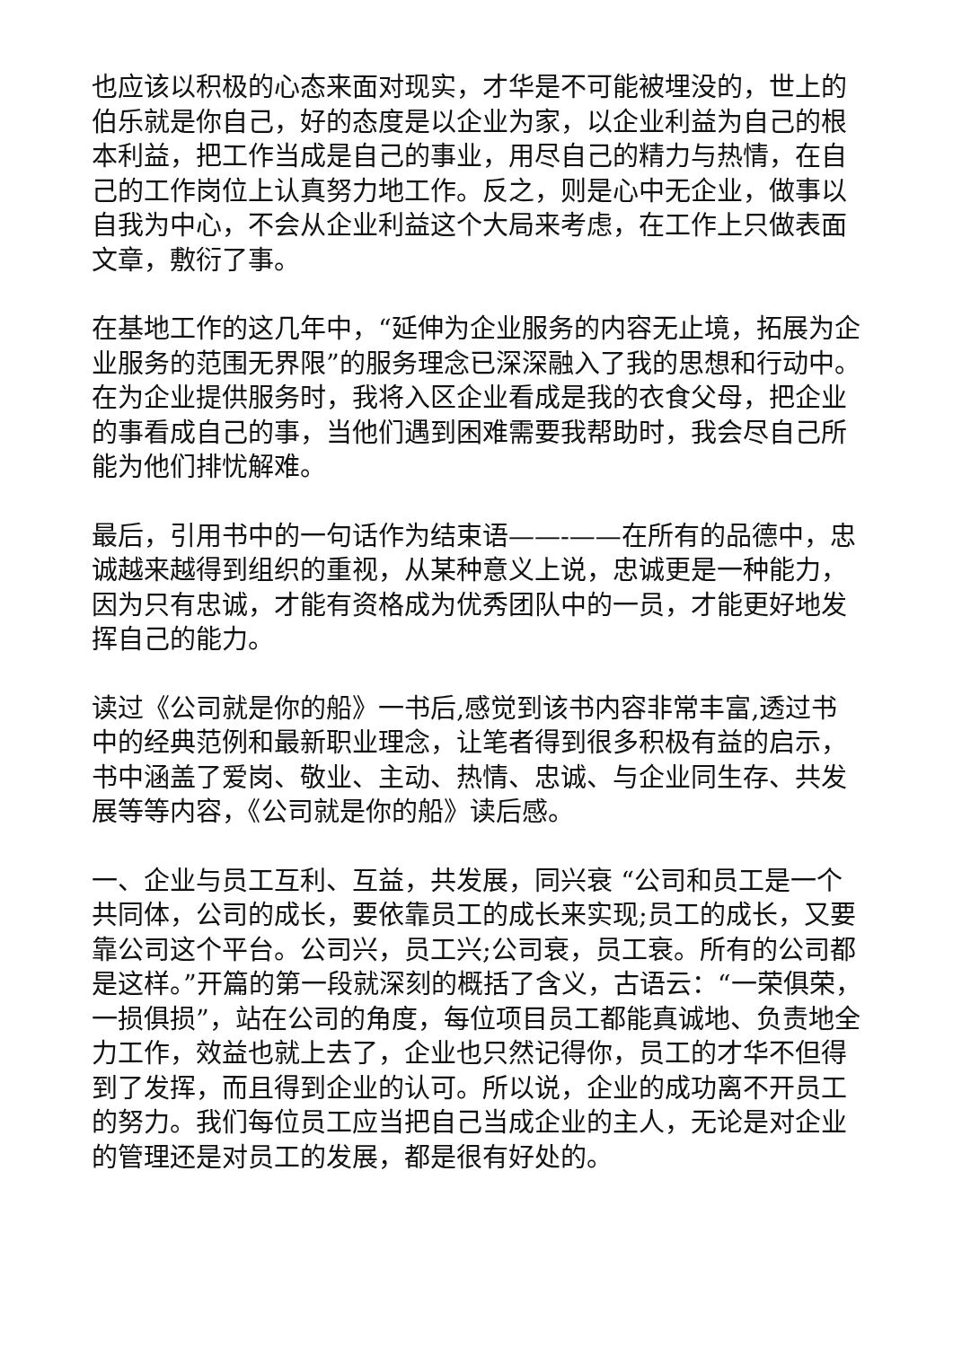也应该以积极的心态来面对现实，才华是不可能被埋没的，世上的伯乐就是你自己，好的态度是以企业为家，以企业利益为自己的根本利益，把工作当成是自己的事业，用尽自己的精力与热情，在自己的工作岗位上认真努力地工作。反之，则是心中无企业，做事以自我为中心，不会从企业利益这个大局来考虑，在工作上只做表面文章，敷衍了事。
在基地工作的这几年中，“延伸为企业服务的内容无止境，拓展为企业服务的范围无界限”的服务理念已深深融入了我的思想和行动中。在为企业提供服务时，我将入区企业看成是我的衣食父母，把企业的事看成自己的事，当他们遇到困难需要我帮助时，我会尽自己所能为他们排忧解难。
最后，引用书中的一句话作为结束语——-——在所有的品德中，忠诚越来越得到组织的重视，从某种意义上说，忠诚更是一种能力，因为只有忠诚，才能有资格成为优秀团队中的一员，才能更好地发挥自己的能力。
读过《公司就是你的船》一书后,感觉到该书内容非常丰富,透过书中的经典范例和最新职业理念，让笔者得到很多积极有益的启示，书中涵盖了爱岗、敬业、主动、热情、忠诚、与企业同生存、共发展等等内容，《公司就是你的船》读后感。
一、企业与员工互利、互益，共发展，同兴衰 “公司和员工是一个共同体，公司的成长，要依靠员工的成长来实现;员工的成长，又要靠公司这个平台。公司兴，员工兴;公司衰，员工衰。所有的公司都是这样。”开篇的第一段就深刻的概括了含义，古语云：“一荣俱荣，一损俱损”，站在公司的角度，每位项目员工都能真诚地、负责地全力工作，效益也就上去了，企业也只然记得你，员工的才华不但得到了发挥，而且得到企业的认可。所以说，企业的成功离不开员工的努力。我们每位员工应当把自己当成企业的主人，无论是对企业的管理还是对员工的发展，都是很有好处的。